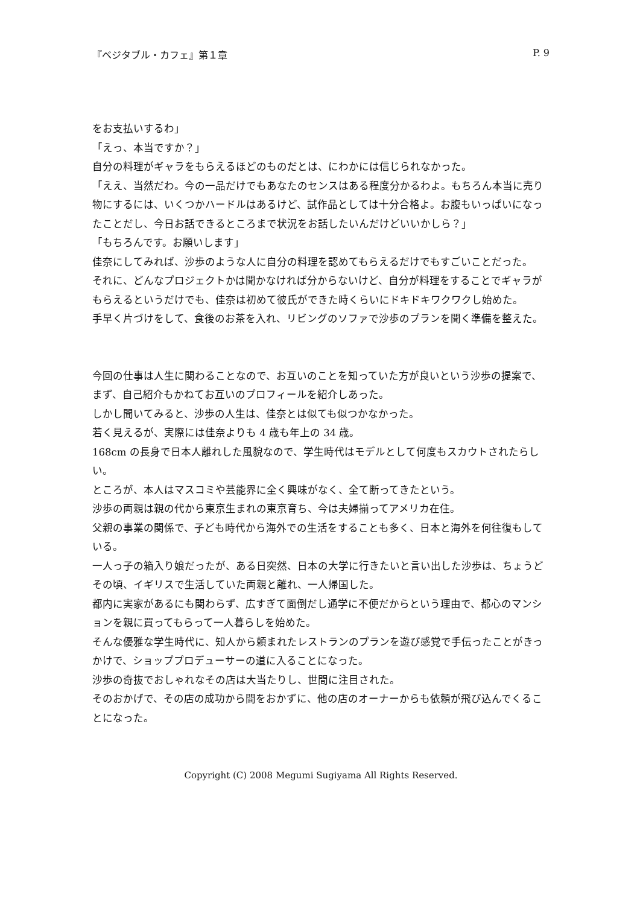『ベジタブル・カフェ』第１章 P. 9
をお支払いするわ」
「えっ、本当ですか？」
自分の料理がギャラをもらえるほどのものだとは、にわかには信じられなかった。
「ええ、当然だわ。今の一品だけでもあなたのセンスはある程度分かるわよ。もちろん本当に売り物にするには、いくつかハードルはあるけど、試作品としては十分合格よ。お腹もいっぱいになったことだし、今日お話できるところまで状況をお話したいんだけどいいかしら？」
「もちろんです。お願いします」
佳奈にしてみれば、沙歩のような人に自分の料理を認めてもらえるだけでもすごいことだった。
それに、どんなプロジェクトかは聞かなければ分からないけど、自分が料理をすることでギャラがもらえるというだけでも、佳奈は初めて彼氏ができた時くらいにドキドキワクワクし始めた。
手早く片づけをして、食後のお茶を入れ、リビングのソファで沙歩のプランを聞く準備を整えた。
今回の仕事は人生に関わることなので、お互いのことを知っていた方が良いという沙歩の提案で、まず、自己紹介もかねてお互いのプロフィールを紹介しあった。
しかし聞いてみると、沙歩の人生は、佳奈とは似ても似つかなかった。
若く見えるが、実際には佳奈よりも 4 歳も年上の 34 歳。
168cm の長身で日本人離れした風貌なので、学生時代はモデルとして何度もスカウトされたらしい。
ところが、本人はマスコミや芸能界に全く興味がなく、全て断ってきたという。
沙歩の両親は親の代から東京生まれの東京育ち、今は夫婦揃ってアメリカ在住。
父親の事業の関係で、子ども時代から海外での生活をすることも多く、日本と海外を何往復もしている。
一人っ子の箱入り娘だったが、ある日突然、日本の大学に行きたいと言い出した沙歩は、ちょうどその頃、イギリスで生活していた両親と離れ、一人帰国した。
都内に実家があるにも関わらず、広すぎて面倒だし通学に不便だからという理由で、都心のマンションを親に買ってもらって一人暮らしを始めた。
そんな優雅な学生時代に、知人から頼まれたレストランのプランを遊び感覚で手伝ったことがきっかけで、ショッププロデューサーの道に入ることになった。
沙歩の奇抜でおしゃれなその店は大当たりし、世間に注目された。
そのおかげで、その店の成功から間をおかずに、他の店のオーナーからも依頼が飛び込んでくることになった。
Copyright (C) 2008 Megumi Sugiyama All Rights Reserved.